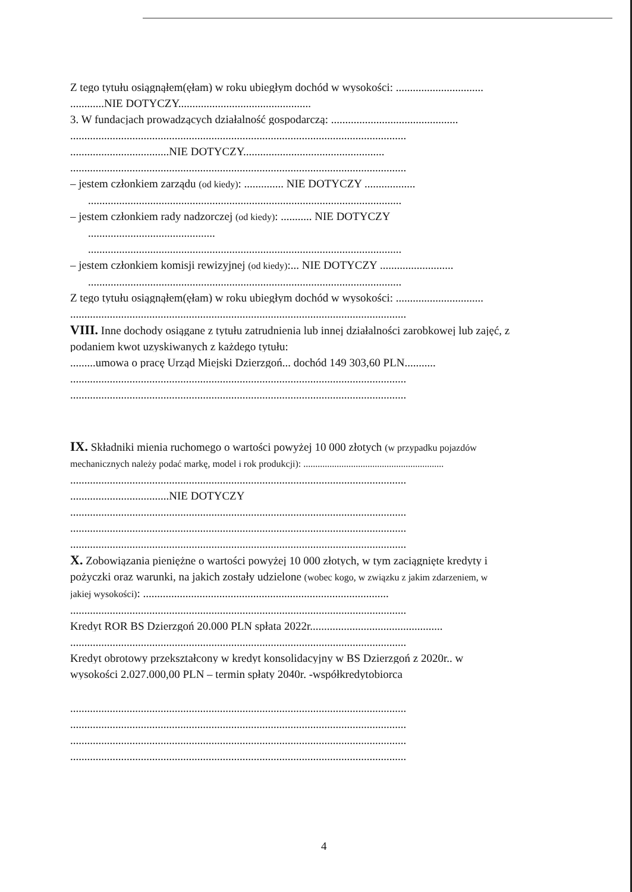Z tego tytułu osiągnąłem(ęłam) w roku ubiegłym dochód w wysokości: ...............................
............NIE DOTYCZY...............................................
3. W fundacjach prowadzących działalność gospodarczą: .............................................
.......................................................................................................................
...................................NIE DOTYCZY..................................................
.......................................................................................................................
– jestem członkiem zarządu (od kiedy): .............. NIE DOTYCZY ..................
...............................................................................................................
– jestem członkiem rady nadzorczej (od kiedy): ........... NIE DOTYCZY
.............................................
...............................................................................................................
– jestem członkiem komisji rewizyjnej (od kiedy):... NIE DOTYCZY ..........................
...............................................................................................................
Z tego tytułu osiągnąłem(ęłam) w roku ubiegłym dochód w wysokości: ...............................
.......................................................................................................................
VIII. Inne dochody osiągane z tytułu zatrudnienia lub innej działalności zarobkowej lub zajęć, z
podaniem kwot uzyskiwanych z każdego tytułu:
.........umowa o pracę Urząd Miejski Dzierzgoń... dochód 149 303,60 PLN...........
.......................................................................................................................
.......................................................................................................................
IX. Składniki mienia ruchomego o wartości powyżej 10 000 złotych (w przypadku pojazdów
mechanicznych należy podać markę, model i rok produkcji): ...........................................................
.......................................................................................................................
...................................NIE DOTYCZY
.......................................................................................................................
.......................................................................................................................
.......................................................................................................................
X. Zobowiązania pieniężne o wartości powyżej 10 000 złotych, w tym zaciągnięte kredyty i
pożyczki oraz warunki, na jakich zostały udzielone (wobec kogo, w związku z jakim zdarzeniem, w
jakiej wysokości): .......................................................................................
.......................................................................................................................
Kredyt ROR BS Dzierzgoń 20.000 PLN spłata 2022r...............................................
.......................................................................................................................
Kredyt obrotowy przekształcony w kredyt konsolidacyjny w BS Dzierzgoń z 2020r.. w
wysokości 2.027.000,00 PLN – termin spłaty 2040r. -współkredytobiorca
.......................................................................................................................
.......................................................................................................................
.......................................................................................................................
.......................................................................................................................
4